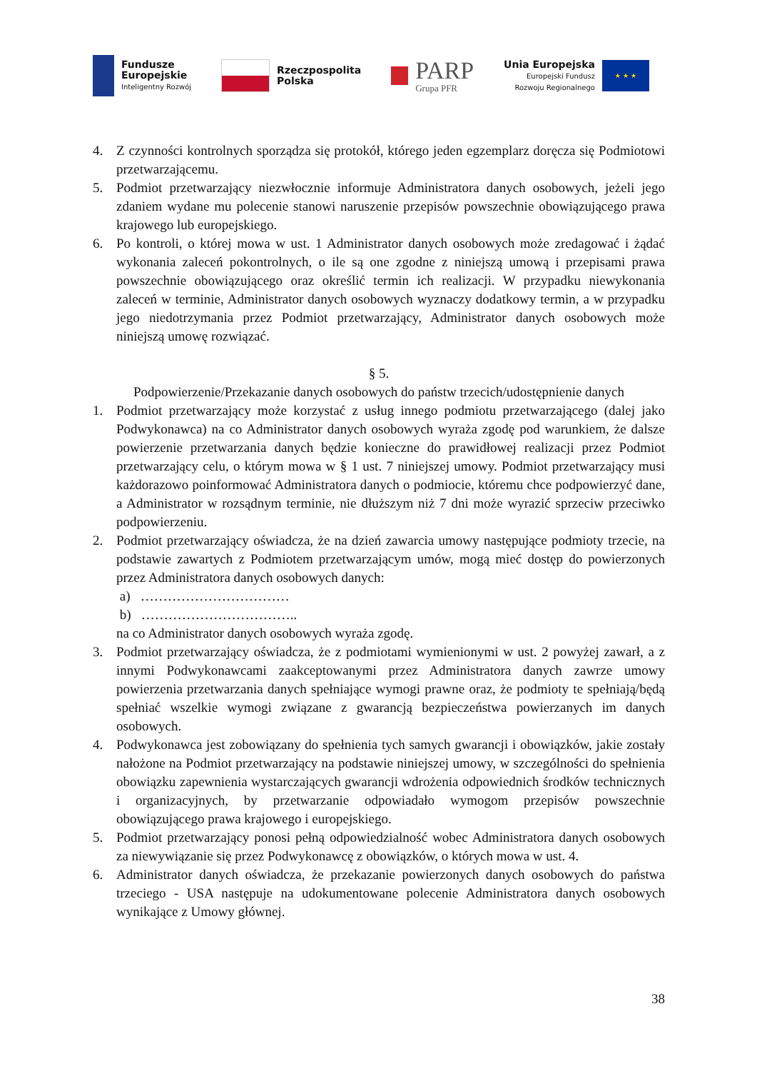Fundusze
Europejskie
Inteligentny Rozwój
Rzeczpospolita
Polska
PARP
Grupa PFR
Unia Europejska
Europejski Fundusz
Rozwoju Regionalnego
★ ★ ★
4. Z czynności kontrolnych sporządza się protokół, którego jeden egzemplarz doręcza się Podmiotowi przetwarzającemu.
5. Podmiot przetwarzający niezwłocznie informuje Administratora danych osobowych, jeżeli jego zdaniem wydane mu polecenie stanowi naruszenie przepisów powszechnie obowiązującego prawa krajowego lub europejskiego.
6. Po kontroli, o której mowa w ust. 1 Administrator danych osobowych może zredagować i żądać wykonania zaleceń pokontrolnych, o ile są one zgodne z niniejszą umową i przepisami prawa powszechnie obowiązującego oraz określić termin ich realizacji. W przypadku niewykonania zaleceń w terminie, Administrator danych osobowych wyznaczy dodatkowy termin, a w przypadku jego niedotrzymania przez Podmiot przetwarzający, Administrator danych osobowych może niniejszą umowę rozwiązać.
§ 5.
Podpowierzenie/Przekazanie danych osobowych do państw trzecich/udostępnienie danych
1. Podmiot przetwarzający może korzystać z usług innego podmiotu przetwarzającego (dalej jako Podwykonawca) na co Administrator danych osobowych wyraża zgodę pod warunkiem, że dalsze powierzenie przetwarzania danych będzie konieczne do prawidłowej realizacji przez Podmiot przetwarzający celu, o którym mowa w § 1 ust. 7 niniejszej umowy. Podmiot przetwarzający musi każdorazowo poinformować Administratora danych o podmiocie, któremu chce podpowierzyć dane, a Administrator w rozsądnym terminie, nie dłuższym niż 7 dni może wyrazić sprzeciw przeciwko podpowierzeniu.
2. Podmiot przetwarzający oświadcza, że na dzień zawarcia umowy następujące podmioty trzecie, na podstawie zawartych z Podmiotem przetwarzającym umów, mogą mieć dostęp do powierzonych przez Administratora danych osobowych danych:
a) ……………………………
b) ……………………………..
na co Administrator danych osobowych wyraża zgodę.
3. Podmiot przetwarzający oświadcza, że z podmiotami wymienionymi w ust. 2 powyżej zawarł, a z innymi Podwykonawcami zaakceptowanymi przez Administratora danych zawrze umowy powierzenia przetwarzania danych spełniające wymogi prawne oraz, że podmioty te spełniają/będą spełniać wszelkie wymogi związane z gwarancją bezpieczeństwa powierzanych im danych osobowych.
4. Podwykonawca jest zobowiązany do spełnienia tych samych gwarancji i obowiązków, jakie zostały nałożone na Podmiot przetwarzający na podstawie niniejszej umowy, w szczególności do spełnienia obowiązku zapewnienia wystarczających gwarancji wdrożenia odpowiednich środków technicznych i organizacyjnych, by przetwarzanie odpowiadało wymogom przepisów powszechnie obowiązującego prawa krajowego i europejskiego.
5. Podmiot przetwarzający ponosi pełną odpowiedzialność wobec Administratora danych osobowych za niewywiązanie się przez Podwykonawcę z obowiązków, o których mowa w ust. 4.
6. Administrator danych oświadcza, że przekazanie powierzonych danych osobowych do państwa trzeciego - USA następuje na udokumentowane polecenie Administratora danych osobowych wynikające z Umowy głównej.
38